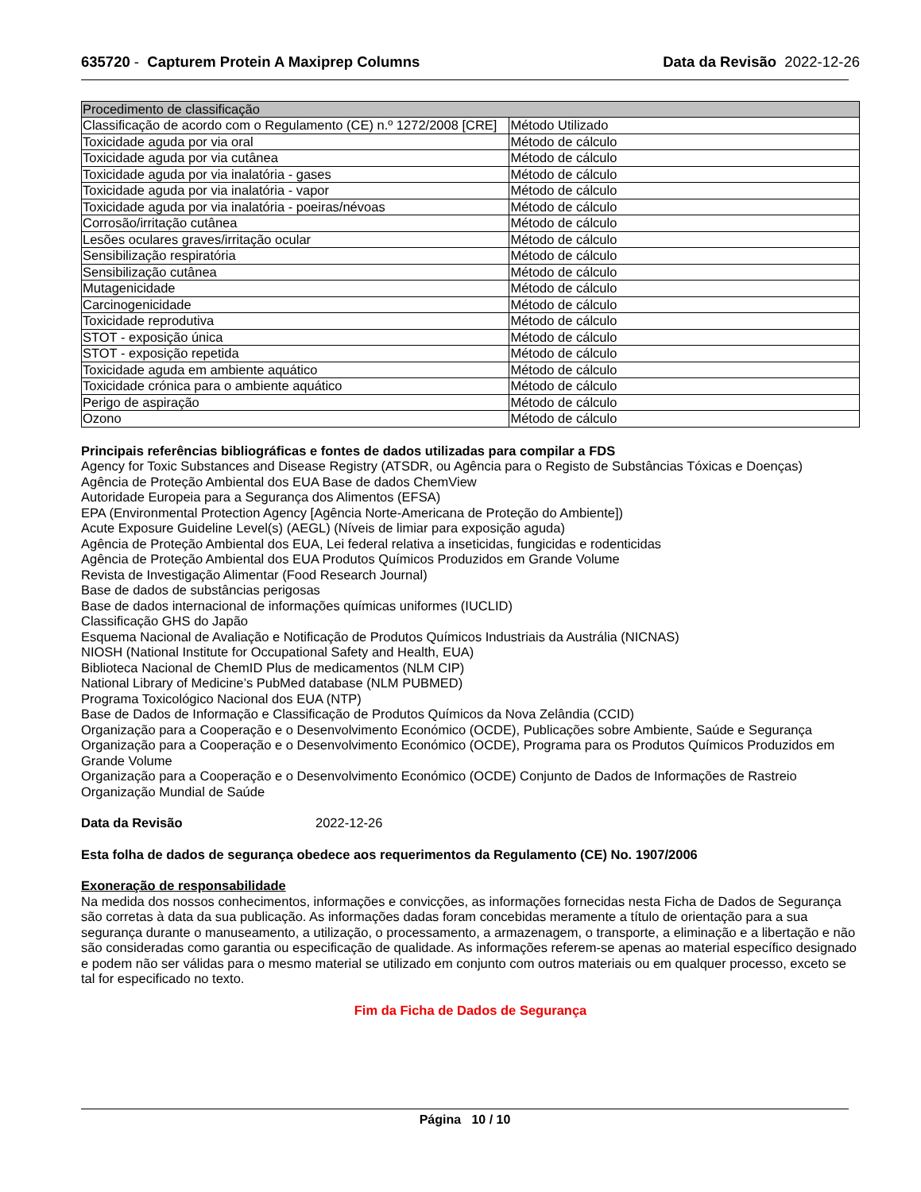635720 - Capturem Protein A Maxiprep Columns
Data da Revisão 2022-12-26
| Procedimento de classificação | |
| --- | --- |
| Classificação de acordo com o Regulamento (CE) n.º 1272/2008 [CRE] | Método Utilizado |
| Toxicidade aguda por via oral | Método de cálculo |
| Toxicidade aguda por via cutânea | Método de cálculo |
| Toxicidade aguda por via inalatória - gases | Método de cálculo |
| Toxicidade aguda por via inalatória - vapor | Método de cálculo |
| Toxicidade aguda por via inalatória - poeiras/névoas | Método de cálculo |
| Corrosão/irritação cutânea | Método de cálculo |
| Lesões oculares graves/irritação ocular | Método de cálculo |
| Sensibilização respiratória | Método de cálculo |
| Sensibilização cutânea | Método de cálculo |
| Mutagenicidade | Método de cálculo |
| Carcinogenicidade | Método de cálculo |
| Toxicidade reprodutiva | Método de cálculo |
| STOT - exposição única | Método de cálculo |
| STOT - exposição repetida | Método de cálculo |
| Toxicidade aguda em ambiente aquático | Método de cálculo |
| Toxicidade crónica para o ambiente aquático | Método de cálculo |
| Perigo de aspiração | Método de cálculo |
| Ozono | Método de cálculo |
Principais referências bibliográficas e fontes de dados utilizadas para compilar a FDS
Agency for Toxic Substances and Disease Registry (ATSDR, ou Agência para o Registo de Substâncias Tóxicas e Doenças)
Agência de Proteção Ambiental dos EUA Base de dados ChemView
Autoridade Europeia para a Segurança dos Alimentos (EFSA)
EPA (Environmental Protection Agency [Agência Norte-Americana de Proteção do Ambiente])
Acute Exposure Guideline Level(s) (AEGL) (Níveis de limiar para exposição aguda)
Agência de Proteção Ambiental dos EUA, Lei federal relativa a inseticidas, fungicidas e rodenticidas
Agência de Proteção Ambiental dos EUA Produtos Químicos Produzidos em Grande Volume
Revista de Investigação Alimentar (Food Research Journal)
Base de dados de substâncias perigosas
Base de dados internacional de informações químicas uniformes (IUCLID)
Classificação GHS do Japão
Esquema Nacional de Avaliação e Notificação de Produtos Químicos Industriais da Austrália (NICNAS)
NIOSH (National Institute for Occupational Safety and Health, EUA)
Biblioteca Nacional de ChemID Plus de medicamentos (NLM CIP)
National Library of Medicine’s PubMed database (NLM PUBMED)
Programa Toxicológico Nacional dos EUA (NTP)
Base de Dados de Informação e Classificação de Produtos Químicos da Nova Zelândia (CCID)
Organização para a Cooperação e o Desenvolvimento Económico (OCDE), Publicações sobre Ambiente, Saúde e Segurança
Organização para a Cooperação e o Desenvolvimento Económico (OCDE), Programa para os Produtos Químicos Produzidos em Grande Volume
Organização para a Cooperação e o Desenvolvimento Económico (OCDE) Conjunto de Dados de Informações de Rastreio
Organização Mundial de Saúde
Data da Revisão 2022-12-26
Esta folha de dados de segurança obedece aos requerimentos da Regulamento (CE) No. 1907/2006
Exoneração de responsabilidade
Na medida dos nossos conhecimentos, informações e convicções, as informações fornecidas nesta Ficha de Dados de Segurança são corretas à data da sua publicação. As informações dadas foram concebidas meramente a título de orientação para a sua segurança durante o manuseamento, a utilização, o processamento, a armazenagem, o transporte, a eliminação e a libertação e não são consideradas como garantia ou especificação de qualidade. As informações referem-se apenas ao material específico designado e podem não ser válidas para o mesmo material se utilizado em conjunto com outros materiais ou em qualquer processo, exceto se tal for especificado no texto.
Fim da Ficha de Dados de Segurança
Página 10 / 10